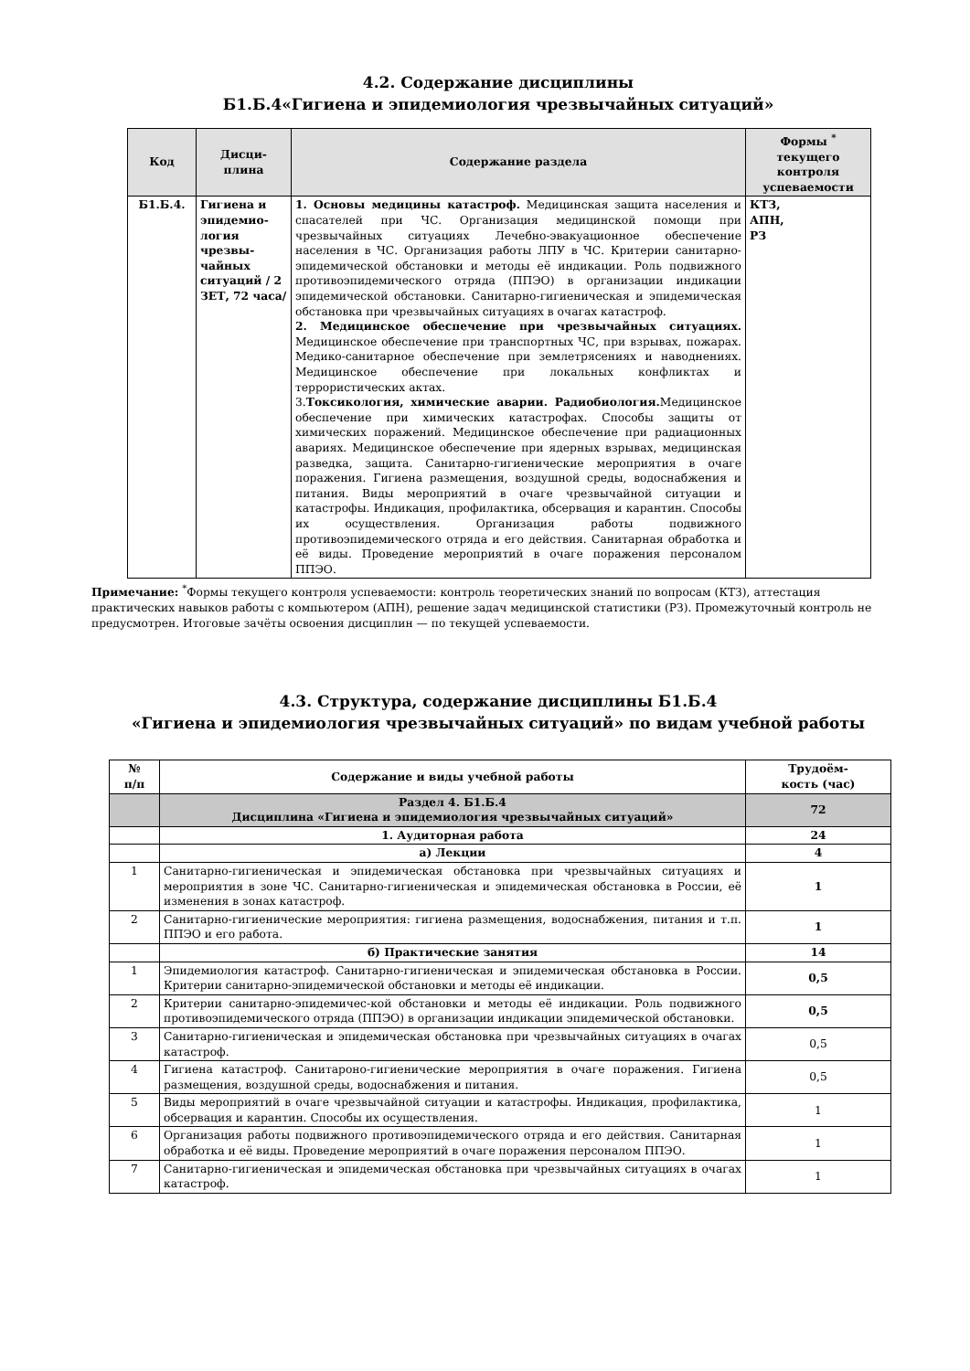4.2. Содержание дисциплины
Б1.Б.4«Гигиена и эпидемиология чрезвычайных ситуаций»
| Код | Дисци- плина | Содержание раздела | Формы <sup>*</sup> текущего контроля успеваемости |
| --- | --- | --- | --- |
| Б1.Б.4. | Гигиена и эпидемио-логия чрезвы-чайных ситуаций / 2 ЗЕТ, 72 часа/ | 1. Основы медицины катастроф. Медицинская защита населения и спасателей при ЧС. Организация медицинской помощи при чрезвычайных ситуациях Лечебно-эвакуационное обеспечение населения в ЧС. Организация работы ЛПУ в ЧС. Критерии санитарно-эпидемической обстановки и методы её индикации. Роль подвижного противоэпидемического отряда (ППЭО) в организации индикации эпидемической обстановки. Санитарно-гигиеническая и эпидемическая обстановка при чрезвычайных ситуациях в очагах катастроф. 2. Медицинское обеспечение при чрезвычайных ситуациях. Медицинское обеспечение при транспортных ЧС, при взрывах, пожарах. Медико-санитарное обеспечение при землетрясениях и наводнениях. Медицинское обеспечение при локальных конфликтах и террористических актах. 3. Токсикология, химические аварии. Радиобиология. Медицинское обеспечение при химических катастрофах. Способы защиты от химических поражений. Медицинское обеспечение при радиационных авариях. Медицинское обеспечение при ядерных взрывах, медицинская разведка, защита. Санитарно-гигиенические мероприятия в очаге поражения. Гигиена размещения, воздушной среды, водоснабжения и питания. Виды мероприятий в очаге чрезвычайной ситуации и катастрофы. Индикация, профилактика, обсервация и карантин. Способы их осуществления. Организация работы подвижного противоэпидемического отряда и его действия. Санитарная обработка и её виды. Проведение мероприятий в очаге поражения персоналом ППЭО. | КТЗ, АПН, РЗ |
Примечание: <sup>*</sup>Формы текущего контроля успеваемости: контроль теоретических знаний по вопросам (КТЗ), аттестация практических навыков работы с компьютером (АПН), решение задач медицинской статистики (РЗ). Промежуточный контроль не предусмотрен. Итоговые зачёты освоения дисциплин — по текущей успеваемости.
4.3. Структура, содержание дисциплины Б1.Б.4
«Гигиена и эпидемиология чрезвычайных ситуаций» по видам учебной работы
| № п/п | Содержание и виды учебной работы | Трудоём- кость (час) |
| | Раздел 4. Б1.Б.4 Дисциплина «Гигиена и эпидемиология чрезвычайных ситуаций» | 72 |
| | 1. Аудиторная работа | 24 |
| | а) Лекции | 4 |
| 1 | Санитарно-гигиеническая и эпидемическая обстановка при чрезвычайных ситуациях и мероприятия в зоне ЧС. Санитарно-гигиеническая и эпидемическая обстановка в России, её изменения в зонах катастроф. | 1 |
| 2 | Санитарно-гигиенические мероприятия: гигиена размещения, водоснабжения, питания и т.п. ППЭО и его работа. | 1 |
| | б) Практические занятия | 14 |
| 1 | Эпидемиология катастроф. Санитарно-гигиеническая и эпидемическая обстановка в России. Критерии санитарно-эпидемической обстановки и методы её индикации. | 0,5 |
| 2 | Критерии санитарно-эпидемичес-кой обстановки и методы её индикации. Роль подвижного противоэпидемического отряда (ППЭО) в организации индикации эпидемической обстановки. | 0,5 |
| 3 | Санитарно-гигиеническая и эпидемическая обстановка при чрезвычайных ситуациях в очагах катастроф. | 0,5 |
| 4 | Гигиена катастроф. Санитароно-гигиенические мероприятия в очаге поражения. Гигиена размещения, воздушной среды, водоснабжения и питания. | 0,5 |
| 5 | Виды мероприятий в очаге чрезвычайной ситуации и катастрофы. Индикация, профилактика, обсервация и карантин. Способы их осуществления. | 1 |
| 6 | Организация работы подвижного противоэпидемического отряда и его действия. Санитарная обработка и её виды. Проведение мероприятий в очаге поражения персоналом ППЭО. | 1 |
| 7 | Санитарно-гигиеническая и эпидемическая обстановка при чрезвычайных ситуациях в очагах катастроф. | 1 |